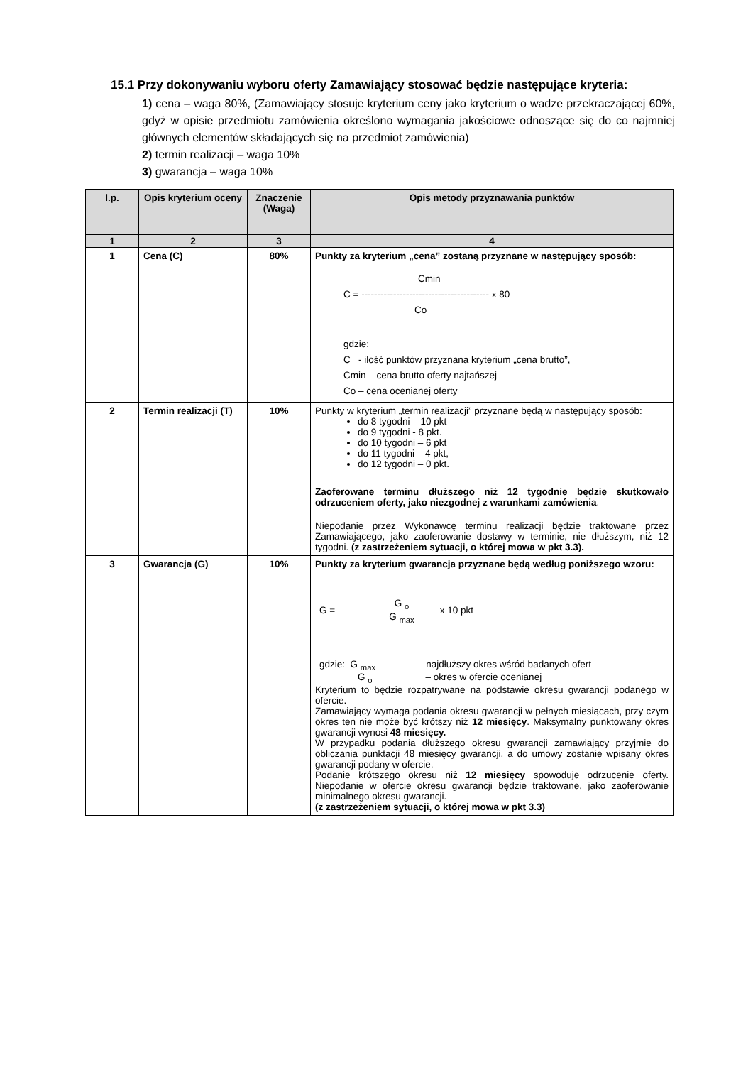15.1 Przy dokonywaniu wyboru oferty Zamawiający stosować będzie następujące kryteria:
1) cena – waga 80%, (Zamawiający stosuje kryterium ceny jako kryterium o wadze przekraczającej 60%, gdyż w opisie przedmiotu zamówienia określono wymagania jakościowe odnoszące się do co najmniej głównych elementów składających się na przedmiot zamówienia)
2) termin realizacji – waga 10%
3) gwarancja – waga 10%
| l.p. | Opis kryterium oceny | Znaczenie (Waga) | Opis metody przyznawania punktów |
| --- | --- | --- | --- |
| 1 | 2 | 3 | 4 |
| 1 | Cena (C) | 80% | Punkty za kryterium „cena” zostaną przyznane w następujący sposób: Cmin C = ---------------------------------------- x 80 Co gdzie: C - ilość punktów przyznana kryterium „cena brutto”, Cmin – cena brutto oferty najtańszej Co – cena ocenianej oferty |
| 2 | Termin realizacji (T) | 10% | Punkty w kryterium „termin realizacji” przyznane będą w następujący sposób: do 8 tygodni – 10 pkt do 9 tygodni - 8 pkt. do 10 tygodni – 6 pkt do 11 tygodni – 4 pkt, do 12 tygodni – 0 pkt. Zaoferowane terminu dłuższego niż 12 tygodnie będzie skutkowało odrzuceniem oferty, jako niezgodnej z warunkami zamówienia . Niepodanie przez Wykonawcę terminu realizacji będzie traktowane przez Zamawiającego, jako zaoferowanie dostawy w terminie, nie dłuższym, niż 12 tygodni. (z zastrzeżeniem sytuacji, o której mowa w pkt 3.3). |
| 3 | Gwarancja (G) | 10% | Punkty za kryterium gwarancja przyznane będą według poniższego wzoru: G = G <sub>o</sub> G <sub>max</sub> x 10 pkt gdzie: G <sub>max</sub> – najdłuższy okres wśród badanych ofert G <sub>o</sub> – okres w ofercie ocenianej Kryterium to będzie rozpatrywane na podstawie okresu gwarancji podanego w ofercie. Zamawiający wymaga podania okresu gwarancji w pełnych miesiącach, przy czym okres ten nie może być krótszy niż 12 miesięcy . Maksymalny punktowany okres gwarancji wynosi 48 miesięcy. W przypadku podania dłuższego okresu gwarancji zamawiający przyjmie do obliczania punktacji 48 miesięcy gwarancji, a do umowy zostanie wpisany okres gwarancji podany w ofercie. Podanie krótszego okresu niż 12 miesięcy spowoduje odrzucenie oferty. Niepodanie w ofercie okresu gwarancji będzie traktowane, jako zaoferowanie minimalnego okresu gwarancji. (z zastrzeżeniem sytuacji, o której mowa w pkt 3.3) |